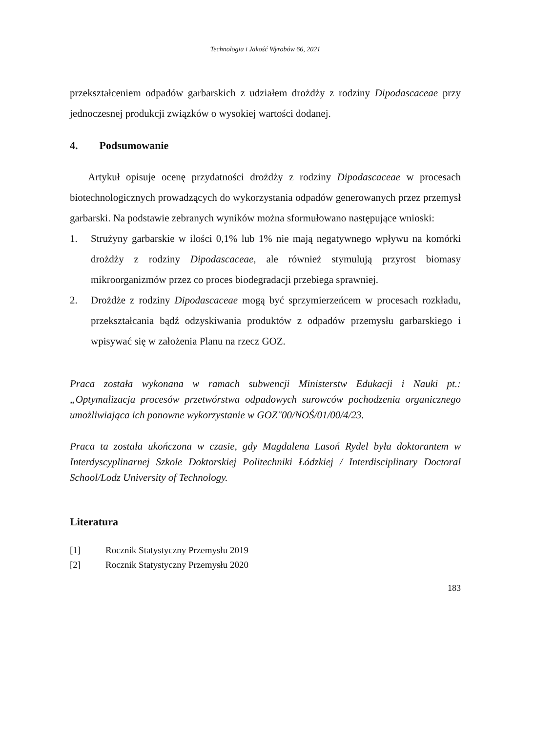Technologia i Jakość Wyrobów 66, 2021
przekształceniem odpadów garbarskich z udziałem drożdży z rodziny Dipodascaceae przy jednoczesnej produkcji związków o wysokiej wartości dodanej.
4. Podsumowanie
Artykuł opisuje ocenę przydatności drożdży z rodziny Dipodascaceae w procesach biotechnologicznych prowadzących do wykorzystania odpadów generowanych przez przemysł garbarski. Na podstawie zebranych wyników można sformułowano następujące wnioski:
1. Strużyny garbarskie w ilości 0,1% lub 1% nie mają negatywnego wpływu na komórki drożdży z rodziny Dipodascaceae, ale również stymulują przyrost biomasy mikroorganizmów przez co proces biodegradacji przebiega sprawniej.
2. Drożdże z rodziny Dipodascaceae mogą być sprzymierzeńcem w procesach rozkładu, przekształcania bądź odzyskiwania produktów z odpadów przemysłu garbarskiego i wpisywać się w założenia Planu na rzecz GOZ.
Praca została wykonana w ramach subwencji Ministerstw Edukacji i Nauki pt.: „Optymalizacja procesów przetwórstwa odpadowych surowców pochodzenia organicznego umożliwiająca ich ponowne wykorzystanie w GOZ"00/NOŚ/01/00/4/23.
Praca ta została ukończona w czasie, gdy Magdalena Lasoń Rydel była doktorantem w Interdyscyplinarnej Szkole Doktorskiej Politechniki Łódzkiej / Interdisciplinary Doctoral School/Lodz University of Technology.
Literatura
[1] Rocznik Statystyczny Przemysłu 2019
[2] Rocznik Statystyczny Przemysłu 2020
183